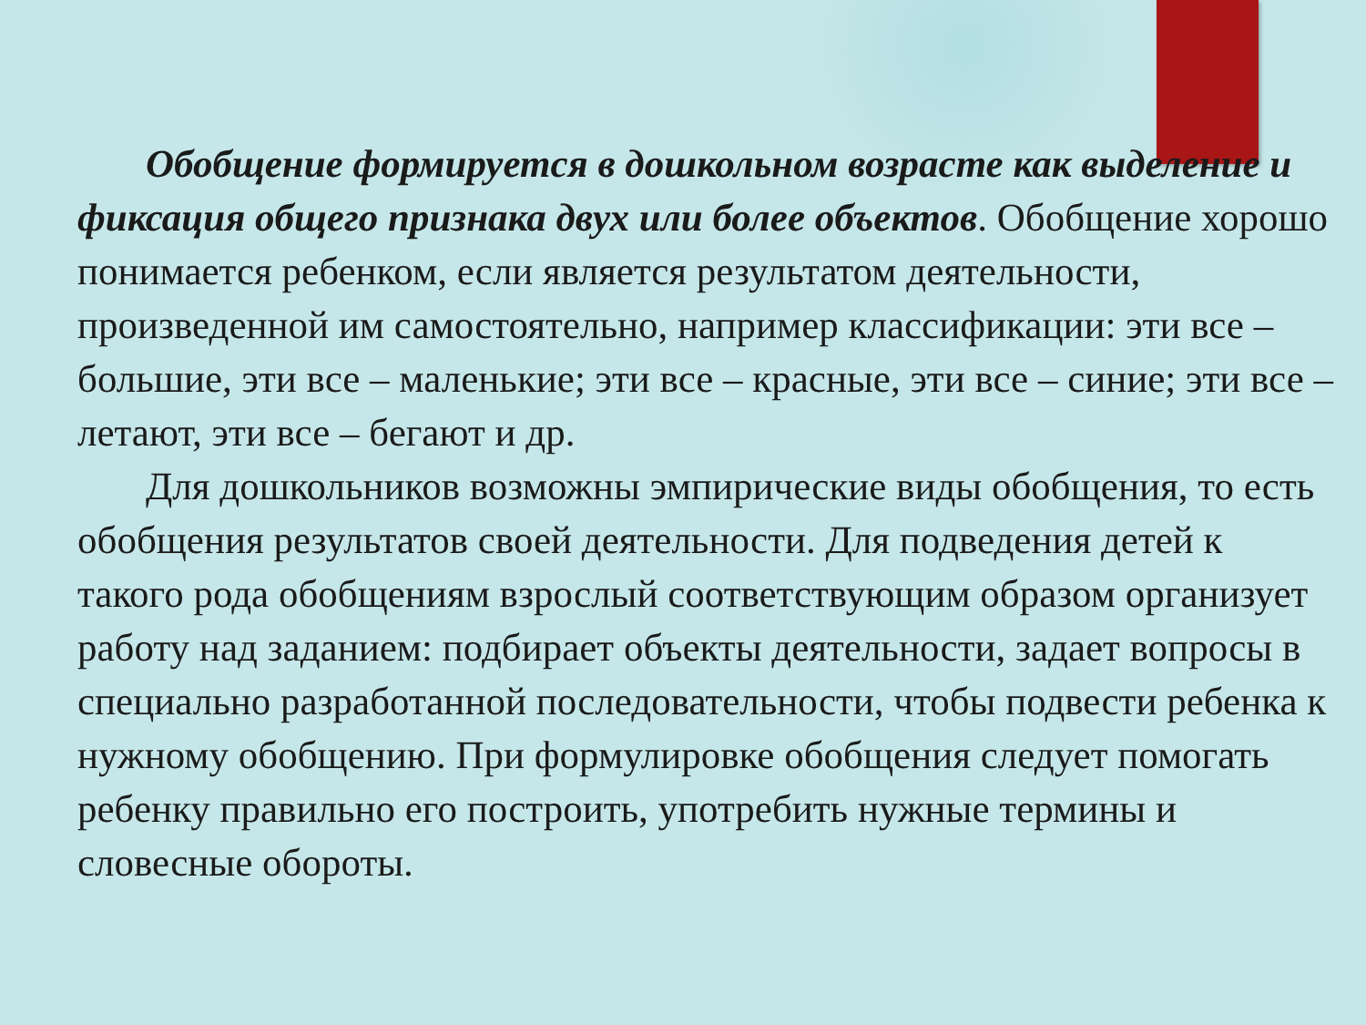Обобщение формируется в дошкольном возрасте как выделение и фиксация общего признака двух или более объектов. Обобщение хорошо понимается ребенком, если является результатом деятельности, произведенной им самостоятельно, например классификации: эти все – большие, эти все – маленькие; эти все – красные, эти все – синие; эти все – летают, эти все – бегают и др.
Для дошкольников возможны эмпирические виды обобщения, то есть обобщения результатов своей деятельности. Для подведения детей к такого рода обобщениям взрослый соответствующим образом организует работу над заданием: подбирает объекты деятельности, задает вопросы в специально разработанной последовательности, чтобы подвести ребенка к нужному обобщению. При формулировке обобщения следует помогать ребенку правильно его построить, употребить нужные термины и словесные обороты.